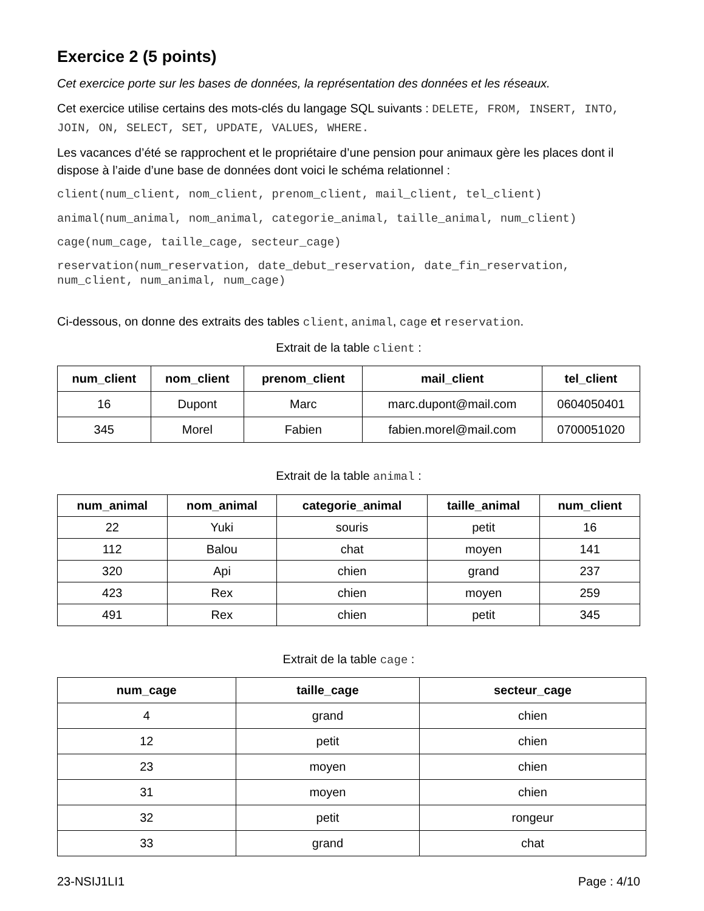Exercice 2 (5 points)
Cet exercice porte sur les bases de données, la représentation des données et les réseaux.
Cet exercice utilise certains des mots-clés du langage SQL suivants : DELETE, FROM, INSERT, INTO, JOIN, ON, SELECT, SET, UPDATE, VALUES, WHERE.
Les vacances d’été se rapprochent et le propriétaire d’une pension pour animaux gère les places dont il dispose à l’aide d’une base de données dont voici le schéma relationnel :
client(num_client, nom_client, prenom_client, mail_client, tel_client)
animal(num_animal, nom_animal, categorie_animal, taille_animal, num_client)
cage(num_cage, taille_cage, secteur_cage)
reservation(num_reservation, date_debut_reservation, date_fin_reservation, num_client, num_animal, num_cage)
Ci-dessous, on donne des extraits des tables client, animal, cage et reservation.
Extrait de la table client :
| num_client | nom_client | prenom_client | mail_client | tel_client |
| --- | --- | --- | --- | --- |
| 16 | Dupont | Marc | marc.dupont@mail.com | 0604050401 |
| 345 | Morel | Fabien | fabien.morel@mail.com | 0700051020 |
Extrait de la table animal :
| num_animal | nom_animal | categorie_animal | taille_animal | num_client |
| --- | --- | --- | --- | --- |
| 22 | Yuki | souris | petit | 16 |
| 112 | Balou | chat | moyen | 141 |
| 320 | Api | chien | grand | 237 |
| 423 | Rex | chien | moyen | 259 |
| 491 | Rex | chien | petit | 345 |
Extrait de la table cage :
| num_cage | taille_cage | secteur_cage |
| --- | --- | --- |
| 4 | grand | chien |
| 12 | petit | chien |
| 23 | moyen | chien |
| 31 | moyen | chien |
| 32 | petit | rongeur |
| 33 | grand | chat |
23-NSIJ1LI1 Page : 4/10